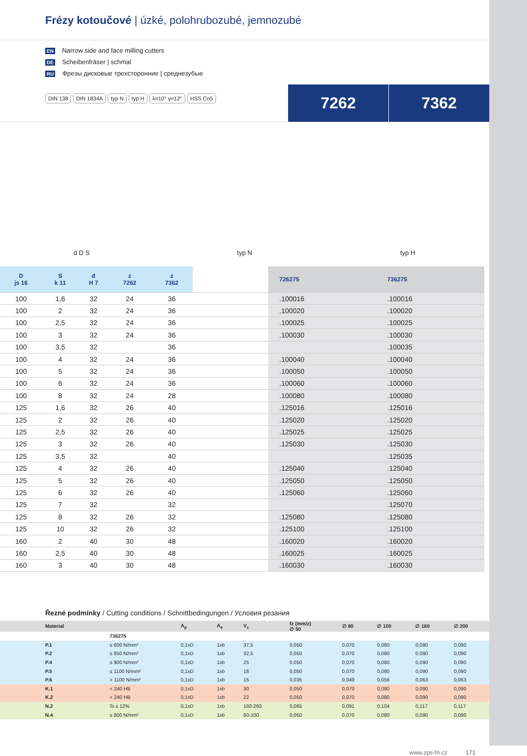Frézy kotoučové | úzké, polohrubozubé, jemnozubé
EN Narrow side and face milling cutters
DE Scheibenfräser | schmal
RU Фрезы дисковые трехсторонние | среднезубые
DIN 138 DIN 1834A typ N typ H λ=10° γ=12° HSS Co5
7262 7362
d D S typ N typ H
| D js 16 | S k 11 | d H 7 | z 7262 | z 7362 | | 726275 | 736275 |
| --- | --- | --- | --- | --- | --- | --- | --- |
| 100 | 1,6 | 32 | 24 | 36 | | .100016 | .100016 |
| 100 | 2 | 32 | 24 | 36 | | .100020 | .100020 |
| 100 | 2,5 | 32 | 24 | 36 | | .100025 | .100025 |
| 100 | 3 | 32 | 24 | 36 | | .100030 | .100030 |
| 100 | 3,5 | 32 | | 36 | | | .100035 |
| 100 | 4 | 32 | 24 | 36 | | .100040 | .100040 |
| 100 | 5 | 32 | 24 | 36 | | .100050 | .100050 |
| 100 | 6 | 32 | 24 | 36 | | .100060 | .100060 |
| 100 | 8 | 32 | 24 | 28 | | .100080 | .100080 |
| 125 | 1,6 | 32 | 26 | 40 | | .125016 | .125016 |
| 125 | 2 | 32 | 26 | 40 | | .125020 | .125020 |
| 125 | 2,5 | 32 | 26 | 40 | | .125025 | .125025 |
| 125 | 3 | 32 | 26 | 40 | | .125030 | .125030 |
| 125 | 3,5 | 32 | | 40 | | | .125035 |
| 125 | 4 | 32 | 26 | 40 | | .125040 | .125040 |
| 125 | 5 | 32 | 26 | 40 | | .125050 | .125050 |
| 125 | 6 | 32 | 26 | 40 | | .125060 | .125060 |
| 125 | 7 | 32 | | 32 | | | .125070 |
| 125 | 8 | 32 | 26 | 32 | | .125080 | .125080 |
| 125 | 10 | 32 | 26 | 32 | | .125100 | .125100 |
| 160 | 2 | 40 | 30 | 48 | | .160020 | .160020 |
| 160 | 2,5 | 40 | 30 | 48 | | .160025 | .160025 |
| 160 | 3 | 40 | 30 | 48 | | .160030 | .160030 |
Řezné podmínky / Cutting conditions / Schnittbedingungen / Условия резания
| Material | | A<sub>p</sub> | A<sub>e</sub> | V<sub>c</sub> | fz (mm/z) ∅ 50 | ∅ 80 | ∅ 100 | ∅ 160 | ∅ 200 |
| --- | --- | --- | --- | --- | --- | --- | --- | --- | --- |
| | 736275 | | | | | | | | |
| P.1 | ≤ 600 N/mm² | 0,1xD | 1xb | 37,5 | 0,050 | 0,070 | 0,080 | 0,090 | 0,090 |
| P.2 | ≤ 850 N/mm² | 0,1xD | 1xb | 32,5 | 0,050 | 0,070 | 0,080 | 0,090 | 0,090 |
| P.4 | ≤ 900 N/mm² | 0,1xD | 1xb | 25 | 0,050 | 0,070 | 0,080 | 0,090 | 0,090 |
| P.5 | ≤ 1100 N/mm² | 0,1xD | 1xb | 18 | 0,050 | 0,070 | 0,080 | 0,090 | 0,090 |
| P.6 | > 1100 N/mm² | 0,1xD | 1xb | 16 | 0,035 | 0,049 | 0,056 | 0,063 | 0,063 |
| K.1 | < 240 HB | 0,1xD | 1xb | 30 | 0,050 | 0,070 | 0,080 | 0,090 | 0,090 |
| K.2 | > 240 HB | 0,1xD | 1xb | 22 | 0,050 | 0,070 | 0,080 | 0,090 | 0,090 |
| N.2 | Si ≤ 12% | 0,1xD | 1xb | 160-260 | 0,065 | 0,091 | 0,104 | 0,117 | 0,117 |
| N.4 | ≤ 800 N/mm² | 0,1xD | 1xb | 60-100 | 0,050 | 0,070 | 0,080 | 0,090 | 0,090 |
www.zps-fn.cz 171